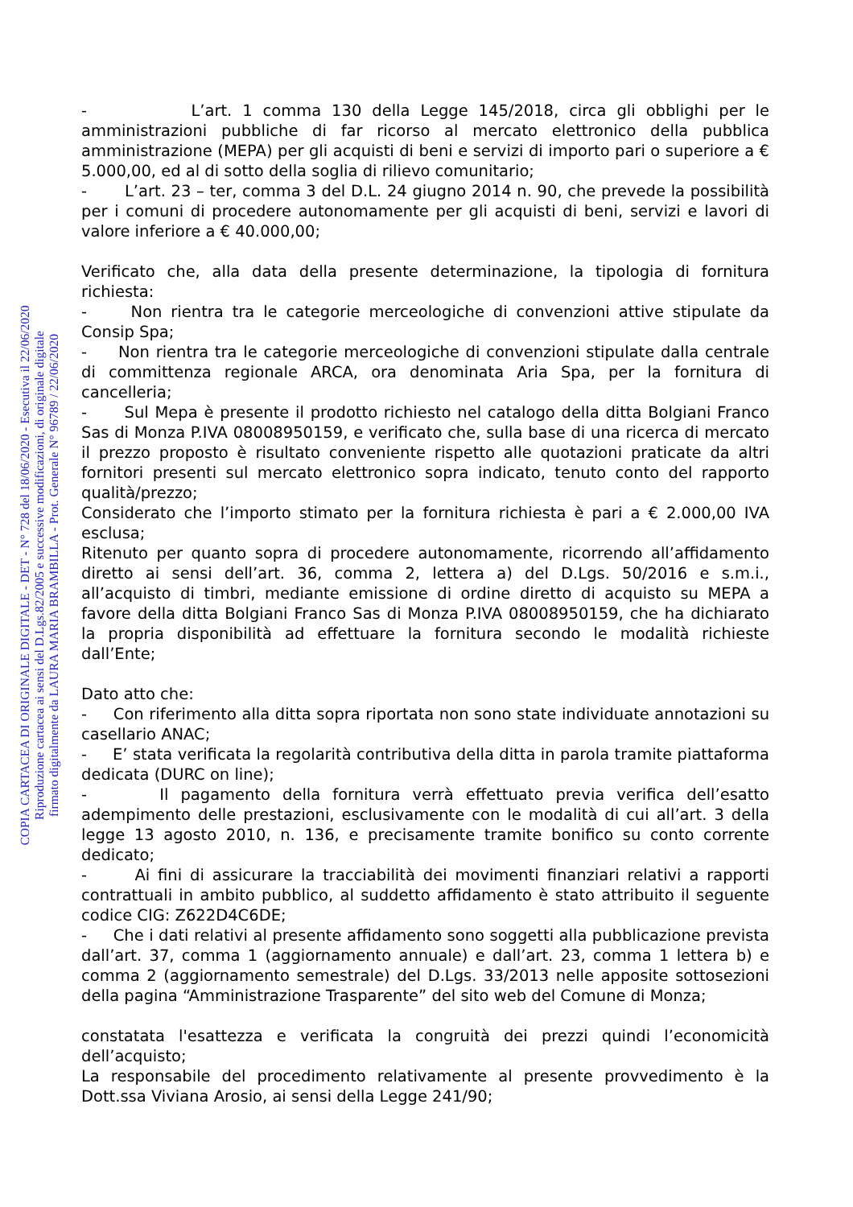COPIA CARTACEA DI ORIGINALE DIGITALE - DET - N° 728 del 18/06/2020 - Esecutiva il 22/06/2020
Riproduzione cartacea ai sensi del D.Lgs.82/2005 e successive modificazioni, di originale digitale
firmato digitalmente da LAURA MARIA BRAMBILLA - Prot. Generale N° 96789 / 22/06/2020
- L’art. 1 comma 130 della Legge 145/2018, circa gli obblighi per le amministrazioni pubbliche di far ricorso al mercato elettronico della pubblica amministrazione (MEPA) per gli acquisti di beni e servizi di importo pari o superiore a € 5.000,00, ed al di sotto della soglia di rilievo comunitario;
- L’art. 23 – ter, comma 3 del D.L. 24 giugno 2014 n. 90, che prevede la possibilità per i comuni di procedere autonomamente per gli acquisti di beni, servizi e lavori di valore inferiore a € 40.000,00;
Verificato che, alla data della presente determinazione, la tipologia di fornitura richiesta:
- Non rientra tra le categorie merceologiche di convenzioni attive stipulate da Consip Spa;
- Non rientra tra le categorie merceologiche di convenzioni stipulate dalla centrale di committenza regionale ARCA, ora denominata Aria Spa, per la fornitura di cancelleria;
- Sul Mepa è presente il prodotto richiesto nel catalogo della ditta Bolgiani Franco Sas di Monza P.IVA 08008950159, e verificato che, sulla base di una ricerca di mercato il prezzo proposto è risultato conveniente rispetto alle quotazioni praticate da altri fornitori presenti sul mercato elettronico sopra indicato, tenuto conto del rapporto qualità/prezzo;
Considerato che l’importo stimato per la fornitura richiesta è pari a € 2.000,00 IVA esclusa;
Ritenuto per quanto sopra di procedere autonomamente, ricorrendo all’affidamento diretto ai sensi dell’art. 36, comma 2, lettera a) del D.Lgs. 50/2016 e s.m.i., all’acquisto di timbri, mediante emissione di ordine diretto di acquisto su MEPA a favore della ditta Bolgiani Franco Sas di Monza P.IVA 08008950159, che ha dichiarato la propria disponibilità ad effettuare la fornitura secondo le modalità richieste dall’Ente;
Dato atto che:
- Con riferimento alla ditta sopra riportata non sono state individuate annotazioni su casellario ANAC;
- E’ stata verificata la regolarità contributiva della ditta in parola tramite piattaforma dedicata (DURC on line);
- Il pagamento della fornitura verrà effettuato previa verifica dell’esatto adempimento delle prestazioni, esclusivamente con le modalità di cui all’art. 3 della legge 13 agosto 2010, n. 136, e precisamente tramite bonifico su conto corrente dedicato;
- Ai fini di assicurare la tracciabilità dei movimenti finanziari relativi a rapporti contrattuali in ambito pubblico, al suddetto affidamento è stato attribuito il seguente codice CIG: Z622D4C6DE;
- Che i dati relativi al presente affidamento sono soggetti alla pubblicazione prevista dall’art. 37, comma 1 (aggiornamento annuale) e dall’art. 23, comma 1 lettera b) e comma 2 (aggiornamento semestrale) del D.Lgs. 33/2013 nelle apposite sottosezioni della pagina “Amministrazione Trasparente” del sito web del Comune di Monza;
constatata l'esattezza e verificata la congruità dei prezzi quindi l’economicità dell’acquisto;
La responsabile del procedimento relativamente al presente provvedimento è la Dott.ssa Viviana Arosio, ai sensi della Legge 241/90;